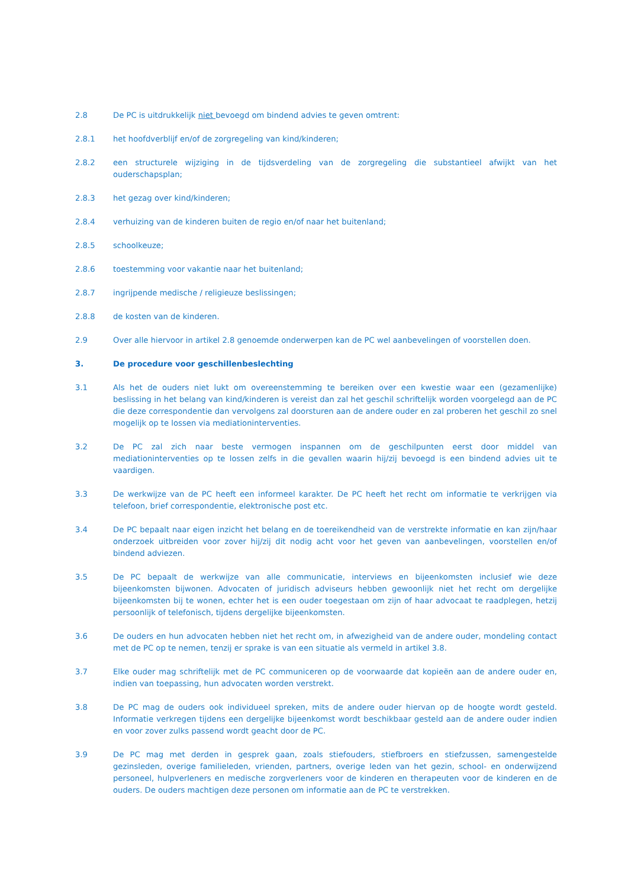2.8 De PC is uitdrukkelijk niet bevoegd om bindend advies te geven omtrent:
2.8.1 het hoofdverblijf en/of de zorgregeling van kind/kinderen;
2.8.2 een structurele wijziging in de tijdsverdeling van de zorgregeling die substantieel afwijkt van het ouderschapsplan;
2.8.3 het gezag over kind/kinderen;
2.8.4 verhuizing van de kinderen buiten de regio en/of naar het buitenland;
2.8.5 schoolkeuze;
2.8.6 toestemming voor vakantie naar het buitenland;
2.8.7 ingrijpende medische / religieuze beslissingen;
2.8.8 de kosten van de kinderen.
2.9 Over alle hiervoor in artikel 2.8 genoemde onderwerpen kan de PC wel aanbevelingen of voorstellen doen.
3. De procedure voor geschillenbeslechting
3.1 Als het de ouders niet lukt om overeenstemming te bereiken over een kwestie waar een (gezamenlijke) beslissing in het belang van kind/kinderen is vereist dan zal het geschil schriftelijk worden voorgelegd aan de PC die deze correspondentie dan vervolgens zal doorsturen aan de andere ouder en zal proberen het geschil zo snel mogelijk op te lossen via mediationinterventies.
3.2 De PC zal zich naar beste vermogen inspannen om de geschilpunten eerst door middel van mediationinterventies op te lossen zelfs in die gevallen waarin hij/zij bevoegd is een bindend advies uit te vaardigen.
3.3 De werkwijze van de PC heeft een informeel karakter. De PC heeft het recht om informatie te verkrijgen via telefoon, brief correspondentie, elektronische post etc.
3.4 De PC bepaalt naar eigen inzicht het belang en de toereikendheid van de verstrekte informatie en kan zijn/haar onderzoek uitbreiden voor zover hij/zij dit nodig acht voor het geven van aanbevelingen, voorstellen en/of bindend adviezen.
3.5 De PC bepaalt de werkwijze van alle communicatie, interviews en bijeenkomsten inclusief wie deze bijeenkomsten bijwonen. Advocaten of juridisch adviseurs hebben gewoonlijk niet het recht om dergelijke bijeenkomsten bij te wonen, echter het is een ouder toegestaan om zijn of haar advocaat te raadplegen, hetzij persoonlijk of telefonisch, tijdens dergelijke bijeenkomsten.
3.6 De ouders en hun advocaten hebben niet het recht om, in afwezigheid van de andere ouder, mondeling contact met de PC op te nemen, tenzij er sprake is van een situatie als vermeld in artikel 3.8.
3.7 Elke ouder mag schriftelijk met de PC communiceren op de voorwaarde dat kopieën aan de andere ouder en, indien van toepassing, hun advocaten worden verstrekt.
3.8 De PC mag de ouders ook individueel spreken, mits de andere ouder hiervan op de hoogte wordt gesteld. Informatie verkregen tijdens een dergelijke bijeenkomst wordt beschikbaar gesteld aan de andere ouder indien en voor zover zulks passend wordt geacht door de PC.
3.9 De PC mag met derden in gesprek gaan, zoals stiefouders, stiefbroers en stiefzussen, samengestelde gezinsleden, overige familieleden, vrienden, partners, overige leden van het gezin, school- en onderwijzend personeel, hulpverleners en medische zorgverleners voor de kinderen en therapeuten voor de kinderen en de ouders. De ouders machtigen deze personen om informatie aan de PC te verstrekken.